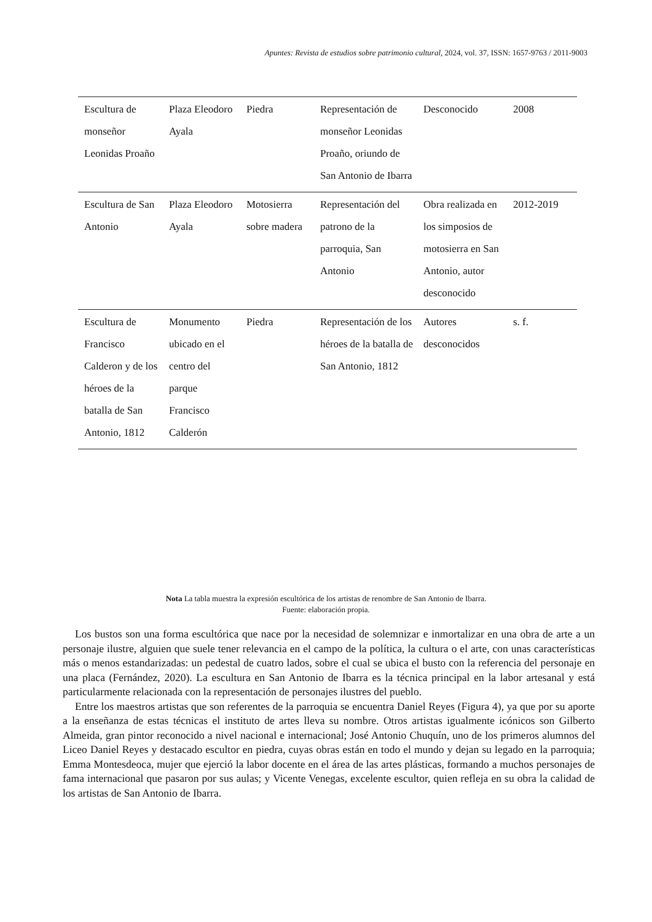Apuntes: Revista de estudios sobre patrimonio cultural, 2024, vol. 37, ISSN: 1657-9763 / 2011-9003
| Escultura de monseñor Leonidas Proaño | Plaza Eleodoro Ayala | Piedra | Representación de monseñor Leonidas Proaño, oriundo de San Antonio de Ibarra | Desconocido | 2008 |
| Escultura de San Antonio | Plaza Eleodoro Ayala | Motosierra sobre madera | Representación del patrono de la parroquia, San Antonio | Obra realizada en los simposios de motosierra en San Antonio, autor desconocido | 2012-2019 |
| Escultura de Francisco Calderon y de los héroes de la batalla de San Antonio, 1812 | Monumento ubicado en el centro del parque Francisco Calderón | Piedra | Representación de los héroes de la batalla de San Antonio, 1812 | Autores desconocidos | s. f. |
Nota La tabla muestra la expresión escultórica de los artistas de renombre de San Antonio de Ibarra.
Fuente: elaboración propia.
Los bustos son una forma escultórica que nace por la necesidad de solemnizar e inmortalizar en una obra de arte a un personaje ilustre, alguien que suele tener relevancia en el campo de la política, la cultura o el arte, con unas características más o menos estandarizadas: un pedestal de cuatro lados, sobre el cual se ubica el busto con la referencia del personaje en una placa (Fernández, 2020). La escultura en San Antonio de Ibarra es la técnica principal en la labor artesanal y está particularmente relacionada con la representación de personajes ilustres del pueblo.
Entre los maestros artistas que son referentes de la parroquia se encuentra Daniel Reyes (Figura 4), ya que por su aporte a la enseñanza de estas técnicas el instituto de artes lleva su nombre. Otros artistas igualmente icónicos son Gilberto Almeida, gran pintor reconocido a nivel nacional e internacional; José Antonio Chuquín, uno de los primeros alumnos del Liceo Daniel Reyes y destacado escultor en piedra, cuyas obras están en todo el mundo y dejan su legado en la parroquia; Emma Montesdeoca, mujer que ejerció la labor docente en el área de las artes plásticas, formando a muchos personajes de fama internacional que pasaron por sus aulas; y Vicente Venegas, excelente escultor, quien refleja en su obra la calidad de los artistas de San Antonio de Ibarra.